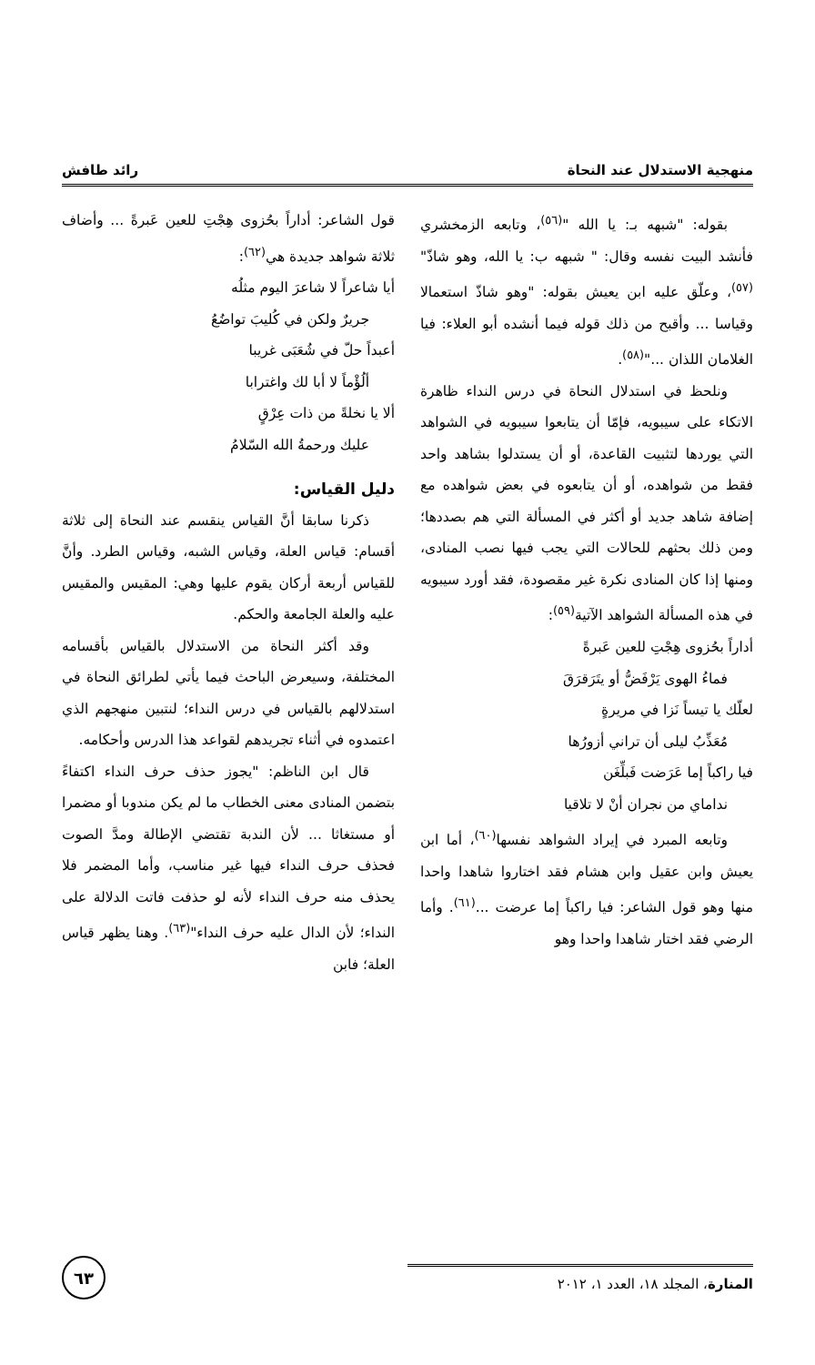منهجية الاستدلال عند النحاة رائد طافش
بقوله: "شبهه بـ: يا الله "<sup>(٥٦)</sup>، وتابعه الزمخشري فأنشد البيت نفسه وقال: " شبهه ب: يا الله، وهو شاذّ"<sup>(٥٧)</sup>، وعلّق عليه ابن يعيش بقوله: "وهو شاذّ استعمالا وقياسا ... وأقبح من ذلك قوله فيما أنشده أبو العلاء: فيا الغلامان اللذان ..."<sup>(٥٨)</sup>.
ونلحظ في استدلال النحاة في درس النداء ظاهرة الاتكاء على سيبويه، فإمّا أن يتابعوا سيبويه في الشواهد التي يوردها لتثبيت القاعدة، أو أن يستدلوا بشاهد واحد فقط من شواهده، أو أن يتابعوه في بعض شواهده مع إضافة شاهد جديد أو أكثر في المسألة التي هم بصددها؛ ومن ذلك بحثهم للحالات التي يجب فيها نصب المنادى، ومنها إذا كان المنادى نكرة غير مقصودة، فقد أورد سيبويه في هذه المسألة الشواهد الآتية<sup>(٥٩)</sup>:
أداراً بحُزوى هِجْتِ للعين عَبرةً
فماءُ الهوى يَرْفَضُّ أو يتَرَقرَقَ
لعلّك يا تيساً نَزا في مريرةٍ
مُعَذِّبُ ليلى أن تراني أزورُها
فيا راكباً إما عَرَضت فَبلِّغَن
نداماي من نجران أنْ لا تلاقيا
وتابعه المبرد في إيراد الشواهد نفسها<sup>(٦٠)</sup>، أما ابن يعيش وابن عقيل وابن هشام فقد اختاروا شاهدا واحدا منها وهو قول الشاعر: فيا راكباً إما عرضت ...<sup>(٦١)</sup>. وأما الرضي فقد اختار شاهدا واحدا وهو
قول الشاعر: أداراً بحُزوى هِجْتِ للعين عَبرةً ... وأضاف ثلاثة شواهد جديدة هي<sup>(٦٢)</sup>:
أيا شاعراً لا شاعرَ اليوم مثلُه
جريرٌ ولكن في كُليبَ تواضُعُ
أعبداً حلّ في شُعَبَى غريبا
ألُؤْماً لا أبا لك واغترابا
ألا يا نخلةً من ذات عِرْقٍ
عليك ورحمةُ الله السّلامُ
دليل القياس:
ذكرنا سابقا أنَّ القياس ينقسم عند النحاة إلى ثلاثة أقسام: قياس العلة، وقياس الشبه، وقياس الطرد. وأنَّ للقياس أربعة أركان يقوم عليها وهي: المقيس والمقيس عليه والعلة الجامعة والحكم.
وقد أكثر النحاة من الاستدلال بالقياس بأقسامه المختلفة، وسيعرض الباحث فيما يأتي لطرائق النحاة في استدلالهم بالقياس في درس النداء؛ لنتبين منهجهم الذي اعتمدوه في أثناء تجريدهم لقواعد هذا الدرس وأحكامه.
قال ابن الناظم: "يجوز حذف حرف النداء اكتفاءً بتضمن المنادى معنى الخطاب ما لم يكن مندوبا أو مضمرا أو مستغاثا ... لأن الندبة تقتضي الإطالة ومدَّ الصوت فحذف حرف النداء فيها غير مناسب، وأما المضمر فلا يحذف منه حرف النداء لأنه لو حذفت فاتت الدلالة على النداء؛ لأن الدال عليه حرف النداء"<sup>(٦٣)</sup>. وهنا يظهر قياس العلة؛ فابن
المنارة، المجلد ١٨، العدد ١، ٢٠١٢
٦٣